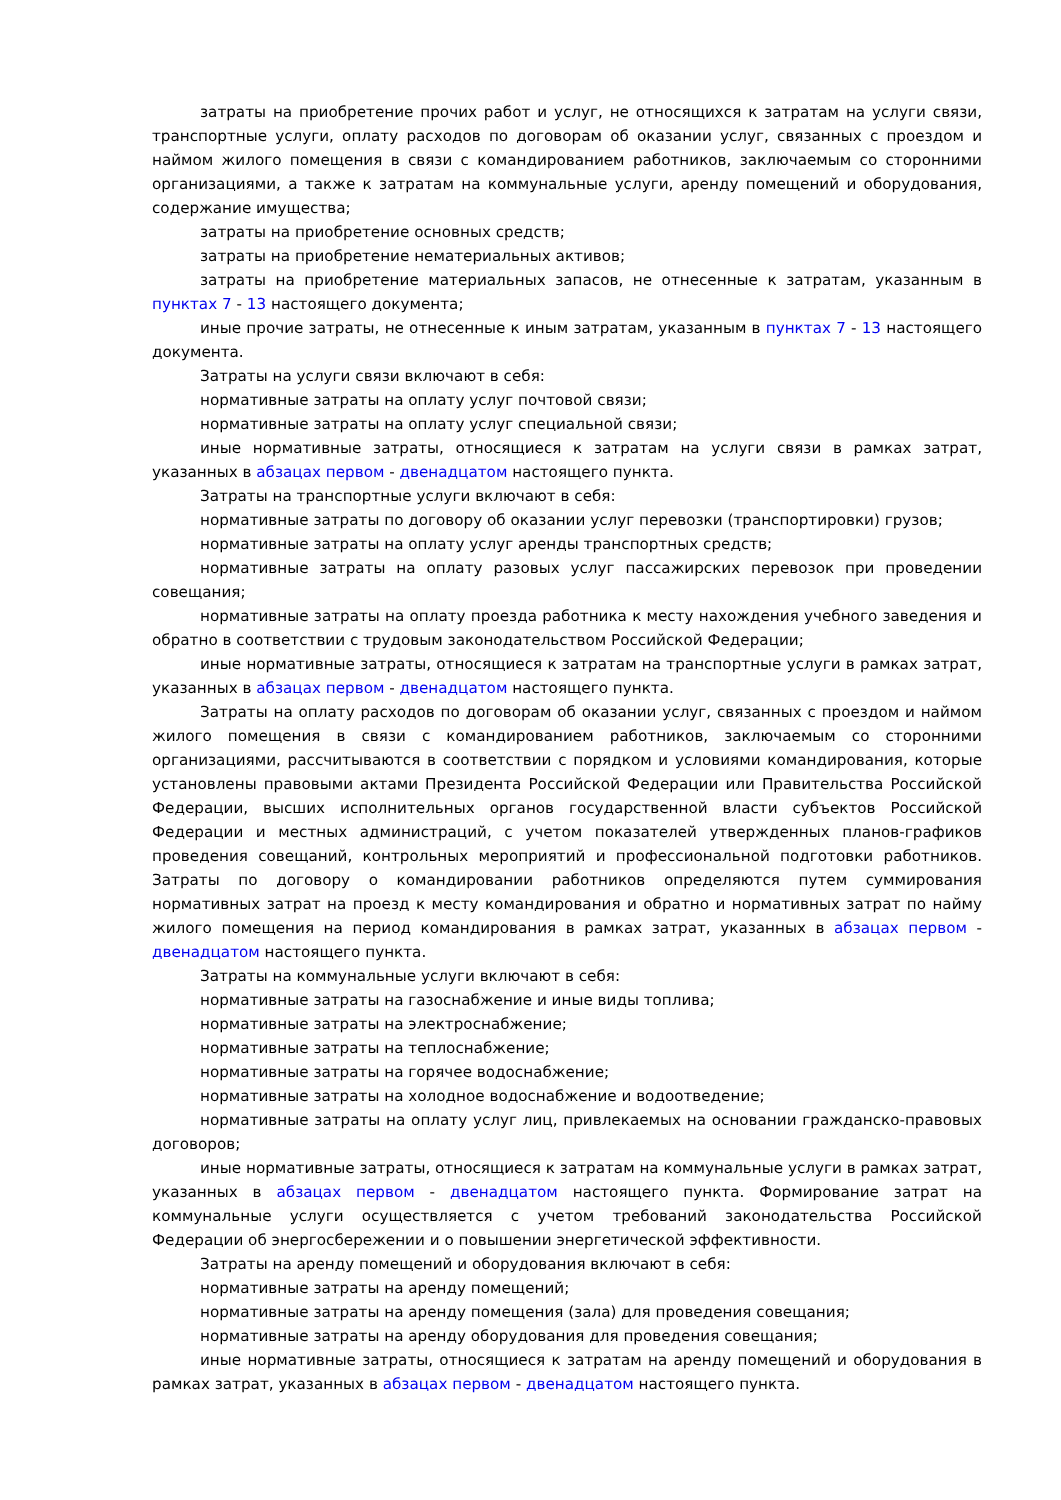затраты на приобретение прочих работ и услуг, не относящихся к затратам на услуги связи, транспортные услуги, оплату расходов по договорам об оказании услуг, связанных с проездом и наймом жилого помещения в связи с командированием работников, заключаемым со сторонними организациями, а также к затратам на коммунальные услуги, аренду помещений и оборудования, содержание имущества;
затраты на приобретение основных средств;
затраты на приобретение нематериальных активов;
затраты на приобретение материальных запасов, не отнесенные к затратам, указанным в пунктах 7 - 13 настоящего документа;
иные прочие затраты, не отнесенные к иным затратам, указанным в пунктах 7 - 13 настоящего документа.
Затраты на услуги связи включают в себя:
нормативные затраты на оплату услуг почтовой связи;
нормативные затраты на оплату услуг специальной связи;
иные нормативные затраты, относящиеся к затратам на услуги связи в рамках затрат, указанных в абзацах первом - двенадцатом настоящего пункта.
Затраты на транспортные услуги включают в себя:
нормативные затраты по договору об оказании услуг перевозки (транспортировки) грузов;
нормативные затраты на оплату услуг аренды транспортных средств;
нормативные затраты на оплату разовых услуг пассажирских перевозок при проведении совещания;
нормативные затраты на оплату проезда работника к месту нахождения учебного заведения и обратно в соответствии с трудовым законодательством Российской Федерации;
иные нормативные затраты, относящиеся к затратам на транспортные услуги в рамках затрат, указанных в абзацах первом - двенадцатом настоящего пункта.
Затраты на оплату расходов по договорам об оказании услуг, связанных с проездом и наймом жилого помещения в связи с командированием работников, заключаемым со сторонними организациями, рассчитываются в соответствии с порядком и условиями командирования, которые установлены правовыми актами Президента Российской Федерации или Правительства Российской Федерации, высших исполнительных органов государственной власти субъектов Российской Федерации и местных администраций, с учетом показателей утвержденных планов-графиков проведения совещаний, контрольных мероприятий и профессиональной подготовки работников. Затраты по договору о командировании работников определяются путем суммирования нормативных затрат на проезд к месту командирования и обратно и нормативных затрат по найму жилого помещения на период командирования в рамках затрат, указанных в абзацах первом - двенадцатом настоящего пункта.
Затраты на коммунальные услуги включают в себя:
нормативные затраты на газоснабжение и иные виды топлива;
нормативные затраты на электроснабжение;
нормативные затраты на теплоснабжение;
нормативные затраты на горячее водоснабжение;
нормативные затраты на холодное водоснабжение и водоотведение;
нормативные затраты на оплату услуг лиц, привлекаемых на основании гражданско-правовых договоров;
иные нормативные затраты, относящиеся к затратам на коммунальные услуги в рамках затрат, указанных в абзацах первом - двенадцатом настоящего пункта. Формирование затрат на коммунальные услуги осуществляется с учетом требований законодательства Российской Федерации об энергосбережении и о повышении энергетической эффективности.
Затраты на аренду помещений и оборудования включают в себя:
нормативные затраты на аренду помещений;
нормативные затраты на аренду помещения (зала) для проведения совещания;
нормативные затраты на аренду оборудования для проведения совещания;
иные нормативные затраты, относящиеся к затратам на аренду помещений и оборудования в рамках затрат, указанных в абзацах первом - двенадцатом настоящего пункта.